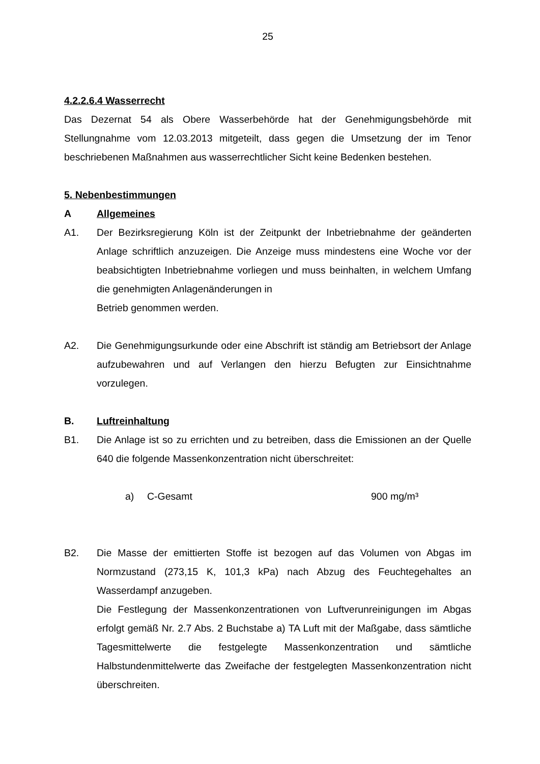25
4.2.2.6.4 Wasserrecht
Das Dezernat 54 als Obere Wasserbehörde hat der Genehmigungsbehörde mit Stellungnahme vom 12.03.2013 mitgeteilt, dass gegen die Umsetzung der im Tenor beschriebenen Maßnahmen aus wasserrechtlicher Sicht keine Bedenken bestehen.
5. Nebenbestimmungen
A Allgemeines
A1. Der Bezirksregierung Köln ist der Zeitpunkt der Inbetriebnahme der geänderten Anlage schriftlich anzuzeigen. Die Anzeige muss mindestens eine Woche vor der beabsichtigten Inbetriebnahme vorliegen und muss beinhalten, in welchem Umfang die genehmigten Anlagenänderungen in
Betrieb genommen werden.
A2. Die Genehmigungsurkunde oder eine Abschrift ist ständig am Betriebsort der Anlage aufzubewahren und auf Verlangen den hierzu Befugten zur Einsichtnahme vorzulegen.
B. Luftreinhaltung
B1. Die Anlage ist so zu errichten und zu betreiben, dass die Emissionen an der Quelle 640 die folgende Massenkonzentration nicht überschreitet:
a) C-Gesamt 900 mg/m³
B2. Die Masse der emittierten Stoffe ist bezogen auf das Volumen von Abgas im Normzustand (273,15 K, 101,3 kPa) nach Abzug des Feuchtegehaltes an Wasserdampf anzugeben.
Die Festlegung der Massenkonzentrationen von Luftverunreinigungen im Abgas erfolgt gemäß Nr. 2.7 Abs. 2 Buchstabe a) TA Luft mit der Maßgabe, dass sämtliche Tagesmittelwerte die festgelegte Massenkonzentration und sämtliche Halbstundenmittelwerte das Zweifache der festgelegten Massenkonzentration nicht überschreiten.